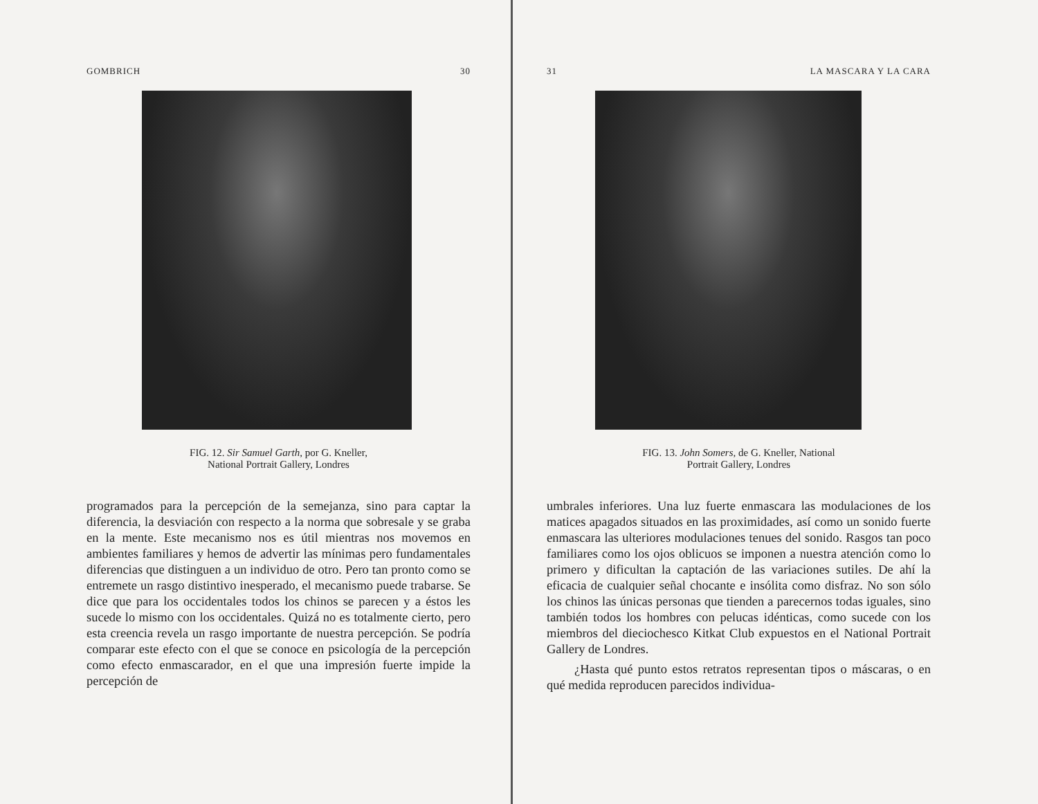GOMBRICH 30
FIG. 12. Sir Samuel Garth, por G. Kneller,
National Portrait Gallery, Londres
programados para la percepción de la semejanza, sino para captar la diferencia, la desviación con respecto a la norma que sobresale y se graba en la mente. Este mecanismo nos es útil mientras nos movemos en ambientes familiares y hemos de advertir las mínimas pero fundamentales diferencias que distinguen a un individuo de otro. Pero tan pronto como se entremete un rasgo distintivo inesperado, el mecanismo puede trabarse. Se dice que para los occidentales todos los chinos se parecen y a éstos les sucede lo mismo con los occidentales. Quizá no es totalmente cierto, pero esta creencia revela un rasgo importante de nuestra percepción. Se podría comparar este efecto con el que se conoce en psicología de la percepción como efecto enmascarador, en el que una impresión fuerte impide la percepción de
31 LA MASCARA Y LA CARA
FIG. 13. John Somers, de G. Kneller, National
Portrait Gallery, Londres
umbrales inferiores. Una luz fuerte enmascara las modulaciones de los matices apagados situados en las proximidades, así como un sonido fuerte enmascara las ulteriores modulaciones tenues del sonido. Rasgos tan poco familiares como los ojos oblicuos se imponen a nuestra atención como lo primero y dificultan la captación de las variaciones sutiles. De ahí la eficacia de cualquier señal chocante e insólita como disfraz. No son sólo los chinos las únicas personas que tienden a parecernos todas iguales, sino también todos los hombres con pelucas idénticas, como sucede con los miembros del dieciochesco Kitkat Club expuestos en el National Portrait Gallery de Londres.
¿Hasta qué punto estos retratos representan tipos o máscaras, o en qué medida reproducen parecidos individua-